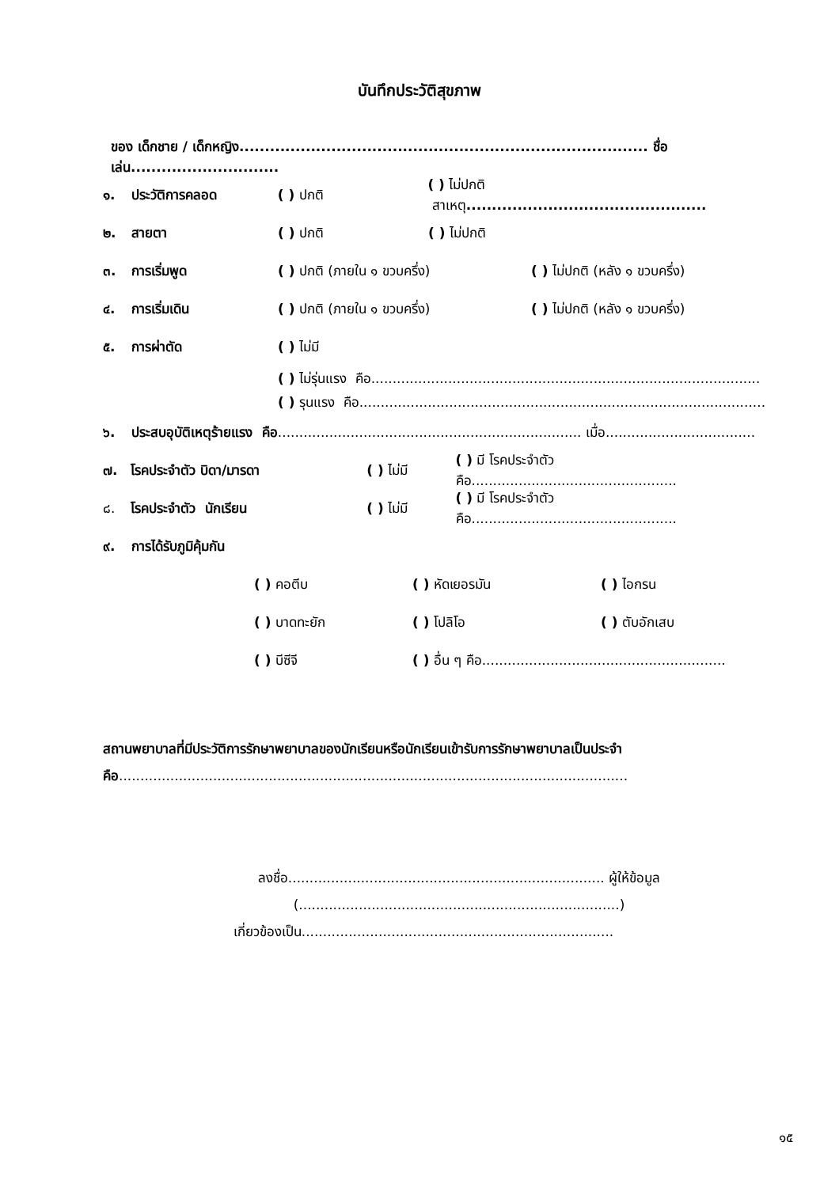บันทึกประวัติสุขภาพ
ของ เด็กชาย / เด็กหญิง................................................................................ ชื่อเล่น.............................
๑. ประวัติการคลอด ( ) ปกติ ( ) ไม่ปกติ สาเหตุ...............................................
๒. สายตา ( ) ปกติ ( ) ไม่ปกติ
๓. การเริ่มพูด ( ) ปกติ (ภายใน ๑ ขวบครึ่ง) ( ) ไม่ปกติ (หลัง ๑ ขวบครึ่ง)
๔. การเริ่มเดิน ( ) ปกติ (ภายใน ๑ ขวบครึ่ง) ( ) ไม่ปกติ (หลัง ๑ ขวบครึ่ง)
๕. การผ่าตัด ( ) ไม่มี
( ) ไม่รุ่นแรง คือ...........................................................................................
( ) รุนแรง คือ...............................................................................................
๖. ประสบอุบัติเหตุร้ายแรง คือ....................................................................... เมื่อ...................................
๗. โรคประจำตัว บิดา/มารดา ( ) ไม่มี ( ) มี โรคประจำตัวคือ................................................
๘. โรคประจำตัว นักเรียน ( ) ไม่มี ( ) มี โรคประจำตัวคือ................................................
๙. การได้รับภูมิคุ้มกัน
( ) คอตีบ ( ) หัดเยอรมัน ( ) ไอกรน
( ) บาดทะยัก ( ) โปลิโอ ( ) ตับอักเสบ
( ) บีซีจี ( ) อื่น ๆ คือ.........................................................
สถานพยาบาลที่มีประวัติการรักษาพยาบาลของนักเรียนหรือนักเรียนเข้ารับการรักษาพยาบาลเป็นประจำ
คือ.......................................................................................................................
ลงชื่อ.......................................................................... ผู้ให้ข้อมูล
(...........................................................................)
เกี่ยวข้องเป็น.........................................................................
๑๕